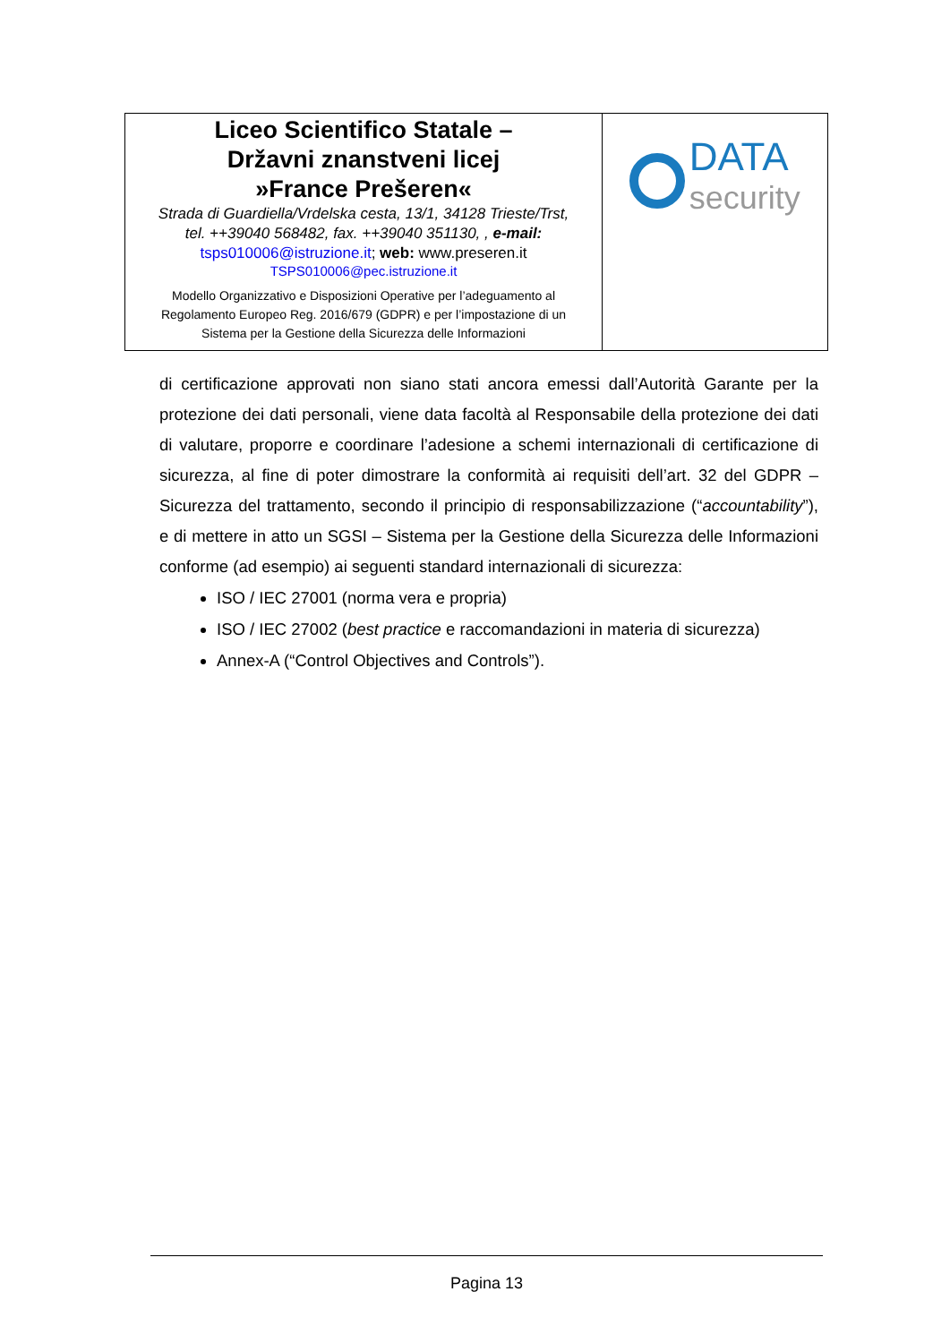| Liceo Scientifico Statale – Državni znanstveni licej »France Prešeren« Strada di Guardiella/Vrdelska cesta, 13/1, 34128 Trieste/Trst, tel. ++39040 568482, fax. ++39040 351130, , e-mail: tsps010006@istruzione.it ; web: www.preseren.it TSPS010006@pec.istruzione.it Modello Organizzativo e Disposizioni Operative per l’adeguamento al Regolamento Europeo Reg. 2016/679 (GDPR) e per l’impostazione di un Sistema per la Gestione della Sicurezza delle Informazioni | DATA security |
di certificazione approvati non siano stati ancora emessi dall’Autorità Garante per la protezione dei dati personali, viene data facoltà al Responsabile della protezione dei dati di valutare, proporre e coordinare l’adesione a schemi internazionali di certificazione di sicurezza, al fine di poter dimostrare la conformità ai requisiti dell’art. 32 del GDPR – Sicurezza del trattamento, secondo il principio di responsabilizzazione (“accountability”), e di mettere in atto un SGSI – Sistema per la Gestione della Sicurezza delle Informazioni conforme (ad esempio) ai seguenti standard internazionali di sicurezza:
ISO / IEC 27001 (norma vera e propria)
ISO / IEC 27002 (best practice e raccomandazioni in materia di sicurezza)
Annex-A (“Control Objectives and Controls”).
Pagina 13